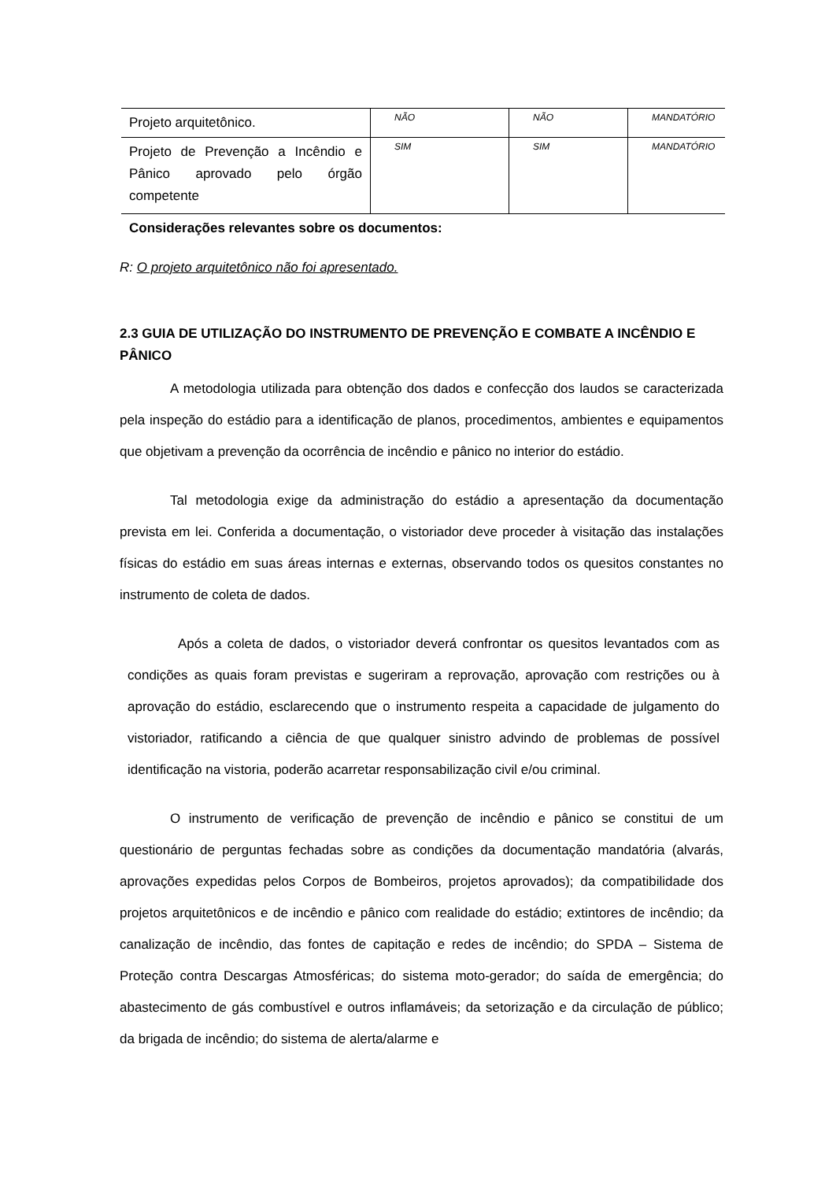| Projeto arquitetônico. | NÃO | NÃO | MANDATÓRIO |
| Projeto de Prevenção a Incêndio e Pânico aprovado pelo órgão competente | SIM | SIM | MANDATÓRIO |
Considerações relevantes sobre os documentos:
R: O projeto arquitetônico não foi apresentado.
2.3 GUIA DE UTILIZAÇÃO DO INSTRUMENTO DE PREVENÇÃO E COMBATE A INCÊNDIO E PÂNICO
A metodologia utilizada para obtenção dos dados e confecção dos laudos se caracterizada pela inspeção do estádio para a identificação de planos, procedimentos, ambientes e equipamentos que objetivam a prevenção da ocorrência de incêndio e pânico no interior do estádio.
Tal metodologia exige da administração do estádio a apresentação da documentação prevista em lei. Conferida a documentação, o vistoriador deve proceder à visitação das instalações físicas do estádio em suas áreas internas e externas, observando todos os quesitos constantes no instrumento de coleta de dados.
Após a coleta de dados, o vistoriador deverá confrontar os quesitos levantados com as condições as quais foram previstas e sugeriram a reprovação, aprovação com restrições ou à aprovação do estádio, esclarecendo que o instrumento respeita a capacidade de julgamento do vistoriador, ratificando a ciência de que qualquer sinistro advindo de problemas de possível identificação na vistoria, poderão acarretar responsabilização civil e/ou criminal.
O instrumento de verificação de prevenção de incêndio e pânico se constitui de um questionário de perguntas fechadas sobre as condições da documentação mandatória (alvarás, aprovações expedidas pelos Corpos de Bombeiros, projetos aprovados); da compatibilidade dos projetos arquitetônicos e de incêndio e pânico com realidade do estádio; extintores de incêndio; da canalização de incêndio, das fontes de capitação e redes de incêndio; do SPDA – Sistema de Proteção contra Descargas Atmosféricas; do sistema moto-gerador; do saída de emergência; do abastecimento de gás combustível e outros inflamáveis; da setorização e da circulação de público; da brigada de incêndio; do sistema de alerta/alarme e